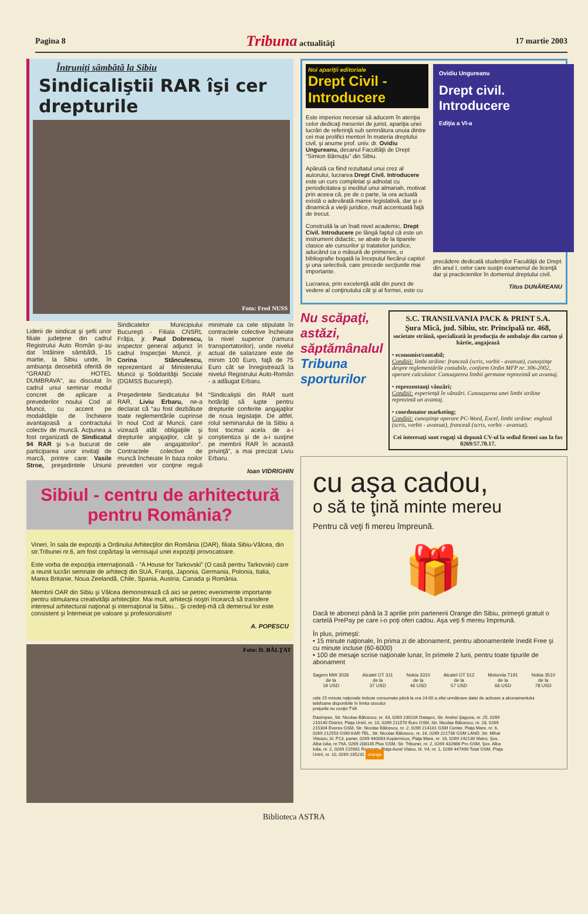Pagina 8 Tribuna actualităţi 17 martie 2003
Întruniţi sâmbătă la Sibiu
Sindicaliştii RAR îşi cer drepturile
Foto: Fred NUSS
Liderii de sindicat şi şefii unor filiale judeţene din cadrul Registrului Auto Român şi-au dat întâlnire sâmbătă, 15 martie, la Sibiu unde, în ambianţa deosebită oferită de “GRAND HOTEL DUMBRAVA”, au discutat în cadrul unui seminar modul concret de aplicare a prevederilor noului Cod al Muncii, cu accent pe modalităţile de încheiere avantajoasă a contractului colectiv de muncă. Acţiunea a fost organizată de Sindicatul 94 RAR şi s-a bucurat de participarea unor invitaţi de marcă, printre care: Vasile Stroe, preşedintele Uniunii Sindicatelor Municipiului Bucureşti - Filiala CNSRL Frăţia, jr. Paul Dobrescu, inspector general adjunct în cadrul Inspecţiei Muncii, jr. Corina Stănculescu, reprezentant al Ministerului Muncii şi Solidarităţii Sociale (DGMSS Bucureşti).
Preşedintele Sindicatului 94 RAR, Liviu Erbaru, ne-a declarat că “au fost dezbătute toate reglementările cuprinse în noul Cod al Muncii, care vizează atât obligaţiile şi drepturile angajaţilor, cât şi cele ale angajatorilor”. Contractele colective de muncă încheiate în baza noilor prevederi vor conţine reguli minimale ca cele stipulate în contractele colective încheiate la nivel superior (ramura transportatorilor), unde nivelul actual de salarizare este de minim 100 Euro, faţă de 75 Euro cât se înregistrează la nivelul Registrului Auto-Român - a adăugat Erbaru.
“Sindicaliştii din RAR sunt hotărâţi să lupte pentru drepturile conferite angajaţilor de noua legislaţie. De altfel, rolul seminarului de la Sibiu a fost tocmai acela de a-i conştientiza şi de a-i susţine pe membrii RAR în această privinţă”, a mai precizat Liviu Erbaru.
Ioan VIDRIGHIN
Sibiul - centru de arhitectură pentru România?
Vineri, în sala de expoziţii a Ordinului Arhitecţilor din România (OAR), filiala Sibiu-Vâlcea, din str.Tribunei nr.6, am fost copărtaşi la vernisajul unei expoziţii provocatoare.
Este vorba de expoziţia internaţională - “A House for Tarkovski” (O casă pentru Tarkovski) care a reunit lucrări semnate de arhitecţi din SUA, Franţa, Japonia, Germania, Polonia, Italia, Marea Britanie, Noua Zeelandă, Chile, Spania, Austria, Canada şi România.
Membrii OAR din Sibiu şi Vâlcea demonstrează că aici se petrec evenimente importante pentru stimularea creativităţii arhitecţilor. Mai mult, arhitecţii noştri încearcă să transfere interesul arhitectural naţional şi internaţional la Sibiu... Şi credeţi-mă că demersul lor este consistent şi întemeiat pe valoare şi profesionalism!
A. POPESCU
Foto: D. BĂLŢAT
Noi apariţii editoriale
Drept Civil - Introducere
Este imperios necesar să aducem în atenţia celor dedicaţi meseriei de jurist, apariţia unei lucrări de referinţă sub semnătura unuia dintre cei mai prolifici mentori în materia dreptului civil, şi anume prof. univ. dr. Ovidiu Ungureanu, decanul Facultăţii de Drept “Simion Bărnuţiu” din Sibiu.
Apărută ca fiind rezultatul unui crez al autorului, lucrarea Drept Civil. Introducere este un curs completat şi adnotat cu periodicitatea şi ineditul unui almanah, motivat prin aceea că, pe de o parte, la ora actuală există o adevărată maree legislativă, dar şi o dinamică a vieţii juridice, mult accentuată faţă de trecut.
Construită la un înalt nivel academic, Drept Civil. Introducere pe lângă faptul că este un instrument didactic, se abate de la tiparele clasice ale cursurilor şi tratatelor juridice, aducând ca o măsură de primenire, o bibliografie bogată la începutul fiecărui capitol şi una selectivă, care precede secţiunile mai importante.
Lucrarea, prin excelenţă atât din punct de vedere al conţinutului cât şi al formei, este cu
Ovidiu Ungureanu
Drept civil. Introducere
Ediţia a VI-a
precădere dedicată studenţilor Facultăţii de Drept din anul I, celor care susţin examenul de licenţă dar şi practicienilor în domeniul dreptului civil.
Titus DUNĂREANU
Nu scăpaţi, astăzi, săptămânalul Tribuna sporturilor
S.C. TRANSILVANIA PACK & PRINT S.A.
Şura Mică, jud. Sibiu, str. Principală nr. 468,
societate străină, specializată în producţia de ambalaje din carton şi hârtie, angajează
• economist/contabil;
Condiţii: limbi străine: franceză (scris, vorbit - avansat), cunoştinţe despre reglementările contabile, conform Ordin MFP nr. 306-2002, operare calculator. Cunoaşterea limbii germane reprezintă un avantaj.
• reprezentanţi vânzări;
Condiţii: experienţă în vânzări. Cunoaşterea unei limbi străine reprezintă un avantaj.
• coordonator marketing;
Condiţii: cunoştinţe operare PC-Word, Excel, limbi străine: engleză (scris, vorbit - avansat), franceză (scris, vorbit - avansat).
Cei interesaţi sunt rugaţi să depună CV-ul la sediul firmei sau la fax 0269/57.70.17.
cu aşa cadou,
o să te ţină minte mereu
Pentru că veţi fi mereu împreună.
🎁
Dacă te abonezi până la 3 aprilie prin partenerii Orange din Sibiu, primeşti gratuit o cartelă PrePay pe care i-o poţi oferi cadou. Aşa veţi fi mereu împreună.
În plus, primeşti:
• 15 minute naţionale, în prima zi de abonament, pentru abonamentele Inedit Free şi cu minute incluse (60-6000)
• 100 de mesaje scrise naţionale lunar, în primele 2 luni, pentru toate tipurile de abonament
Sagem MW 3026
de la
19 USD
Alcatel OT 311
de la
37 USD
Nokia 3310
de la
46 USD
Alcatel OT 512
de la
57 USD
Motorola T191
de la
66 USD
Nokia 3510
de la
78 USD
cele 15 minute naţionale trebuie consumate până la ora 24:00 a zilei următoare datei de activare a abonamentului
telefoane disponibile în limita stocului
preţurile nu conţin TVA
Dasimpex, Str. Nicolae Bălcescu, nr. 43, 0269 230104 Datapro, Str. Andrei Şaguna, nr. 25, 0269 210140 District, Piaţa Unirii, nr. 10, 0269 211570 Euro GSM, Str. Nicolae Bălcescu, nr. 28, 0269 215304 Everex GSM, Str. Nicolae Bălcescu, nr. 2, 0269 214181 GSM Center, Piaţa Mare, nr. 6, 0269 212553 GSM KAR-TEL, Str. Nicolae Bălcescu, nr. 16, 0269 221736 GSM LAND, Str. Mihai Viteazu, bl. P13, parter, 0269 440093 Kopiernicus, Piaţa Mare, nr. 16, 0269 242130 Metro, Şos. Alba Iulia, nr.79A, 0269 208145 Plus GSM, Str. Tribunei, nr. 2, 0269 432666 Pro GSM, Şos. Alba Iulia, nr. 2, 0269 215901 Romcom, Piaţa Aurel Vlaicu, bl. V4, nr. 1, 0269 447490 Total GSM, Piaţa Unirii, nr. 10, 0269 235231 orange
Biblioteca ASTRA